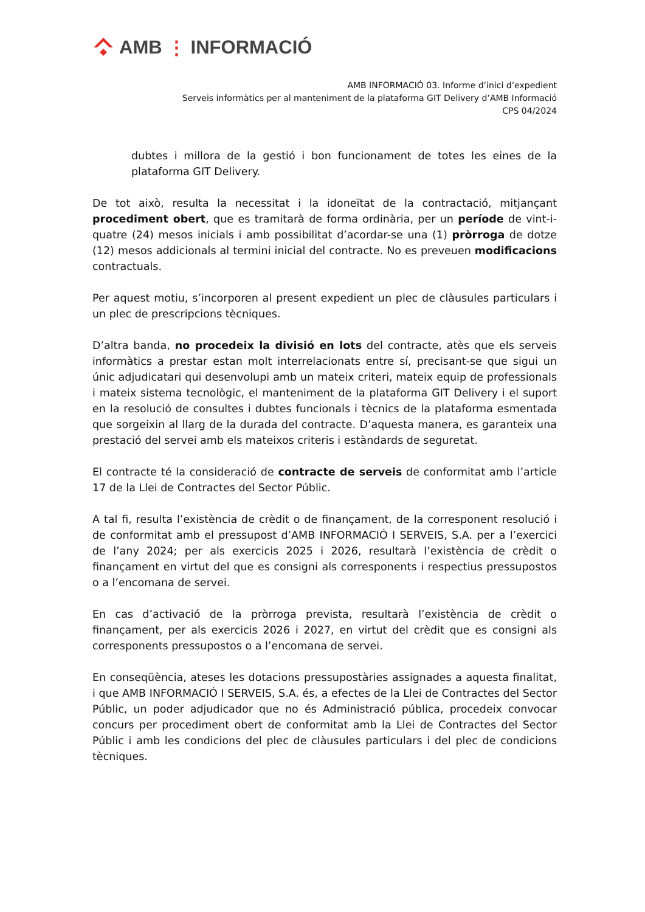AMB ⋮ INFORMACIÓ
AMB INFORMACIÓ 03. Informe d’inici d’expedient
Serveis informàtics per al manteniment de la plataforma GIT Delivery d’AMB Informació
CPS 04/2024
dubtes i millora de la gestió i bon funcionament de totes les eines de la plataforma GIT Delivery.
De tot això, resulta la necessitat i la idoneïtat de la contractació, mitjançant procediment obert, que es tramitarà de forma ordinària, per un període de vint-i-quatre (24) mesos inicials i amb possibilitat d’acordar-se una (1) pròrroga de dotze (12) mesos addicionals al termini inicial del contracte. No es preveuen modificacions contractuals.
Per aquest motiu, s’incorporen al present expedient un plec de clàusules particulars i un plec de prescripcions tècniques.
D’altra banda, no procedeix la divisió en lots del contracte, atès que els serveis informàtics a prestar estan molt interrelacionats entre sí, precisant-se que sigui un únic adjudicatari qui desenvolupi amb un mateix criteri, mateix equip de professionals i mateix sistema tecnològic, el manteniment de la plataforma GIT Delivery i el suport en la resolució de consultes i dubtes funcionals i tècnics de la plataforma esmentada que sorgeixin al llarg de la durada del contracte. D’aquesta manera, es garanteix una prestació del servei amb els mateixos criteris i estàndards de seguretat.
El contracte té la consideració de contracte de serveis de conformitat amb l’article 17 de la Llei de Contractes del Sector Públic.
A tal fi, resulta l’existència de crèdit o de finançament, de la corresponent resolució i de conformitat amb el pressupost d’AMB INFORMACIÓ I SERVEIS, S.A. per a l’exercici de l’any 2024; per als exercicis 2025 i 2026, resultarà l’existència de crèdit o finançament en virtut del que es consigni als corresponents i respectius pressupostos o a l’encomana de servei.
En cas d’activació de la pròrroga prevista, resultarà l’existència de crèdit o finançament, per als exercicis 2026 i 2027, en virtut del crèdit que es consigni als corresponents pressupostos o a l’encomana de servei.
En conseqüència, ateses les dotacions pressupostàries assignades a aquesta finalitat, i que AMB INFORMACIÓ I SERVEIS, S.A. és, a efectes de la Llei de Contractes del Sector Públic, un poder adjudicador que no és Administració pública, procedeix convocar concurs per procediment obert de conformitat amb la Llei de Contractes del Sector Públic i amb les condicions del plec de clàusules particulars i del plec de condicions tècniques.